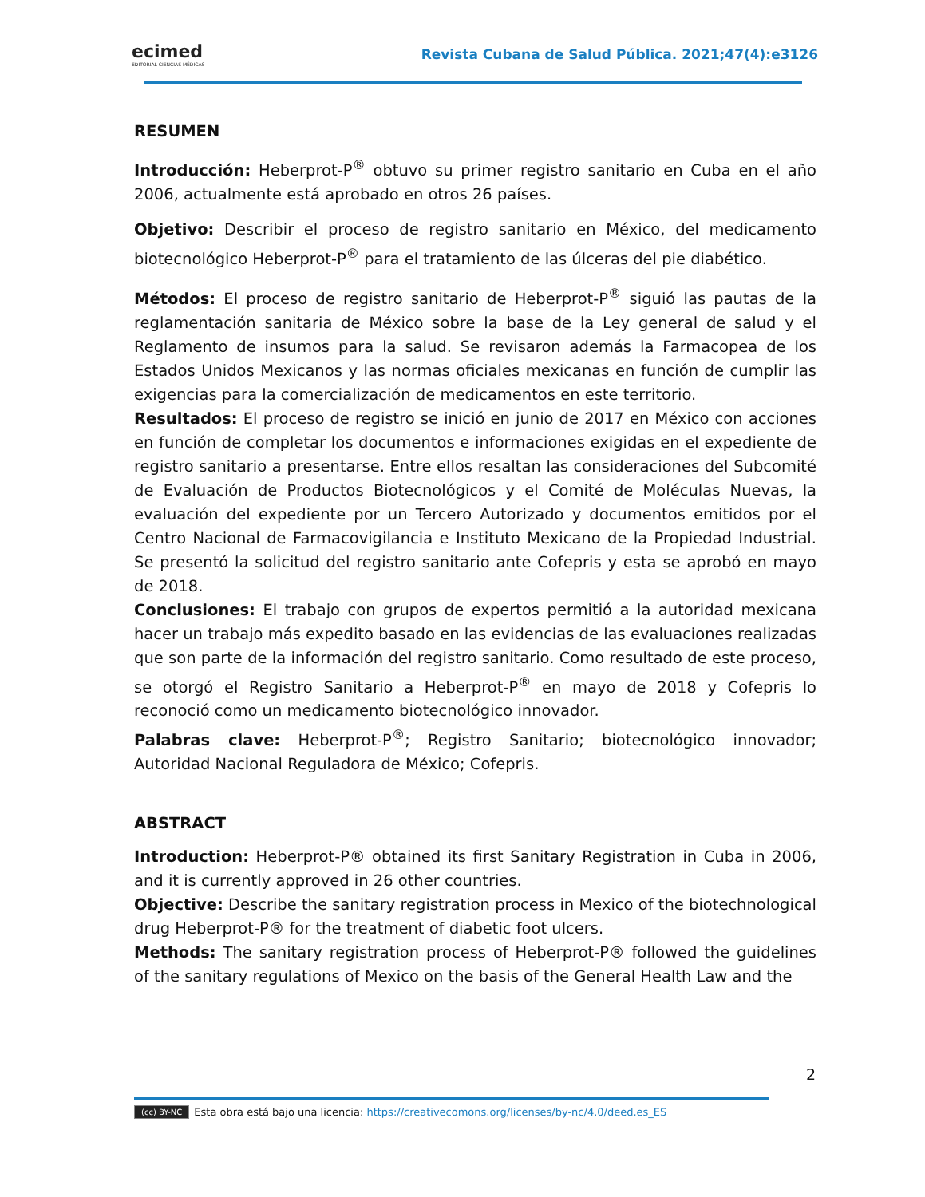ecimed
EDITORIAL CIENCIAS MÉDICAS
Revista Cubana de Salud Pública. 2021;47(4):e3126
RESUMEN
Introducción: Heberprot-P<sup>®</sup> obtuvo su primer registro sanitario en Cuba en el año 2006, actualmente está aprobado en otros 26 países.
Objetivo: Describir el proceso de registro sanitario en México, del medicamento biotecnológico Heberprot-P<sup>®</sup> para el tratamiento de las úlceras del pie diabético.
Métodos: El proceso de registro sanitario de Heberprot-P<sup>®</sup> siguió las pautas de la reglamentación sanitaria de México sobre la base de la Ley general de salud y el Reglamento de insumos para la salud. Se revisaron además la Farmacopea de los Estados Unidos Mexicanos y las normas oficiales mexicanas en función de cumplir las exigencias para la comercialización de medicamentos en este territorio.
Resultados: El proceso de registro se inició en junio de 2017 en México con acciones en función de completar los documentos e informaciones exigidas en el expediente de registro sanitario a presentarse. Entre ellos resaltan las consideraciones del Subcomité de Evaluación de Productos Biotecnológicos y el Comité de Moléculas Nuevas, la evaluación del expediente por un Tercero Autorizado y documentos emitidos por el Centro Nacional de Farmacovigilancia e Instituto Mexicano de la Propiedad Industrial. Se presentó la solicitud del registro sanitario ante Cofepris y esta se aprobó en mayo de 2018.
Conclusiones: El trabajo con grupos de expertos permitió a la autoridad mexicana hacer un trabajo más expedito basado en las evidencias de las evaluaciones realizadas que son parte de la información del registro sanitario. Como resultado de este proceso, se otorgó el Registro Sanitario a Heberprot-P<sup>®</sup> en mayo de 2018 y Cofepris lo reconoció como un medicamento biotecnológico innovador.
Palabras clave: Heberprot-P<sup>®</sup>; Registro Sanitario; biotecnológico innovador; Autoridad Nacional Reguladora de México; Cofepris.
ABSTRACT
Introduction: Heberprot-P® obtained its first Sanitary Registration in Cuba in 2006, and it is currently approved in 26 other countries.
Objective: Describe the sanitary registration process in Mexico of the biotechnological drug Heberprot-P® for the treatment of diabetic foot ulcers.
Methods: The sanitary registration process of Heberprot-P® followed the guidelines of the sanitary regulations of Mexico on the basis of the General Health Law and the
2
(cc) BY-NC Esta obra está bajo una licencia: https://creativecomons.org/licenses/by-nc/4.0/deed.es_ES